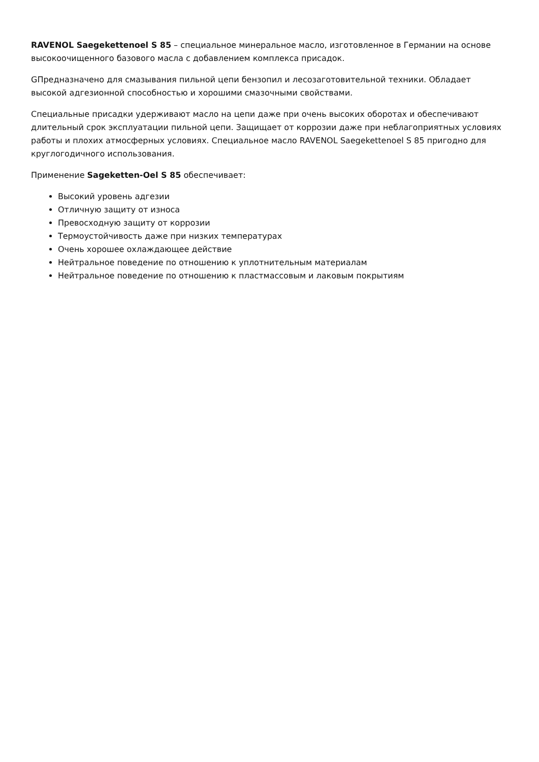RAVENOL Saegekettenoel S 85 – специальное минеральное масло, изготовленное в Германии на основе высокоочищенного базового масла с добавлением комплекса присадок.
GПредназначено для смазывания пильной цепи бензопил и лесозаготовительной техники. Обладает высокой адгезионной способностью и хорошими смазочными свойствами.
Специальные присадки удерживают масло на цепи даже при очень высоких оборотах и обеспечивают длительный срок эксплуатации пильной цепи. Защищает от коррозии даже при неблагоприятных условиях работы и плохих атмосферных условиях. Специальное масло RAVENOL Saegekettenoel S 85 пригодно для круглогодичного использования.
Применение Sageketten-Oel S 85 обеспечивает:
Высокий уровень адгезии
Отличную защиту от износа
Превосходную защиту от коррозии
Термоустойчивость даже при низких температурах
Очень хорошее охлаждающее действие
Нейтральное поведение по отношению к уплотнительным материалам
Нейтральное поведение по отношению к пластмассовым и лаковым покрытиям